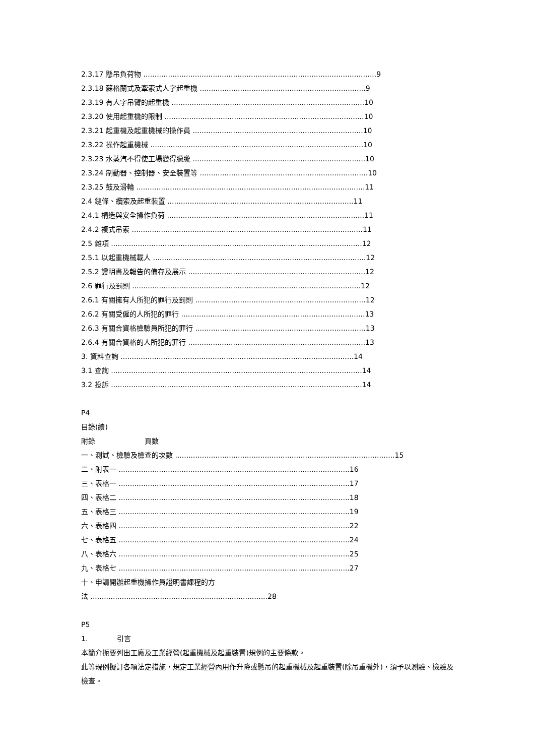2.3.17 懸吊負荷物 ........................................................................................................9
2.3.18 蘇格蘭式及牽索式人字起重機 ..........................................................................9
2.3.19 有人字吊臂的起重機 ......................................................................................10
2.3.20 使用起重機的限制 .........................................................................................10
2.3.21 起重機及起重機械的操作員 ............................................................................10
2.3.22 操作起重機械 ...............................................................................................10
2.3.23 水蒸汽不得使工場變得朦朧 .............................................................................10
2.3.24 制動器、控制器、安全裝置等 ...........................................................................10
2.3.25 鼓及滑輪 ......................................................................................................11
2.4 鏈條、纜索及起重裝置 ...................................................................................11
2.4.1 構造與安全操作負荷 ........................................................................................11
2.4.2 複式吊索 .......................................................................................................11
2.5 雜項 ................................................................................................................12
2.5.1 以起重機械載人 ...............................................................................................12
2.5.2 證明書及報告的備存及展示 ...............................................................................12
2.6 罪行及罰則 ......................................................................................................12
2.6.1 有關擁有人所犯的罪行及罰則 ............................................................................12
2.6.2 有關受僱的人所犯的罪行 ..................................................................................13
2.6.3 有關合資格檢驗員所犯的罪行 ............................................................................13
2.6.4 有關合資格的人所犯的罪行 ...............................................................................13
3. 資料查詢 ........................................................................................................14
3.1 查詢 ................................................................................................................14
3.2 投訴 ................................................................................................................14
P4
目錄(續)
附錄 頁數
一、測試、檢驗及檢查的次數 ..................................................................................................15
二、附表一 .......................................................................................................16
三、表格一 .......................................................................................................17
四、表格二 .......................................................................................................18
五、表格三 .......................................................................................................19
六、表格四 .......................................................................................................22
七、表格五 .......................................................................................................24
八、表格六 .......................................................................................................25
九、表格七 .......................................................................................................27
十、申請開辦起重機操作員證明書課程的方
法 ...............................................................................28
P5
1. 引言
本簡介扼要列出工廠及工業經營(起重機械及起重裝置)規例的主要條款。
此等規例擬訂各項法定措施，規定工業經營內用作升降或懸吊的起重機械及起重裝置(除吊重機外)，須予以測驗、檢驗及檢查。